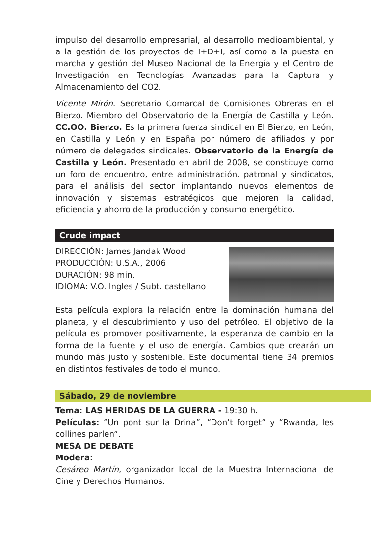impulso del desarrollo empresarial, al desarrollo medioambiental, y a la gestión de los proyectos de I+D+I, así como a la puesta en marcha y gestión del Museo Nacional de la Energía y el Centro de Investigación en Tecnologías Avanzadas para la Captura y Almacenamiento del CO2.
Vicente Mirón. Secretario Comarcal de Comisiones Obreras en el Bierzo. Miembro del Observatorio de la Energía de Castilla y León. CC.OO. Bierzo. Es la primera fuerza sindical en El Bierzo, en León, en Castilla y León y en España por número de afiliados y por número de delegados sindicales. Observatorio de la Energía de Castilla y León. Presentado en abril de 2008, se constituye como un foro de encuentro, entre administración, patronal y sindicatos, para el análisis del sector implantando nuevos elementos de innovación y sistemas estratégicos que mejoren la calidad, eficiencia y ahorro de la producción y consumo energético.
Crude impact
DIRECCIÓN: James Jandak Wood
PRODUCCIÓN: U.S.A., 2006
DURACIÓN: 98 min.
IDIOMA: V.O. Ingles / Subt. castellano
Esta película explora la relación entre la dominación humana del planeta, y el descubrimiento y uso del petróleo. El objetivo de la película es promover positivamente, la esperanza de cambio en la forma de la fuente y el uso de energía. Cambios que crearán un mundo más justo y sostenible. Este documental tiene 34 premios en distintos festivales de todo el mundo.
Sábado, 29 de noviembre
Tema: LAS HERIDAS DE LA GUERRA - 19:30 h.
Películas: “Un pont sur la Drina”, “Don’t forget” y “Rwanda, les collines parlen”.
MESA DE DEBATE
Modera:
Cesáreo Martín, organizador local de la Muestra Internacional de Cine y Derechos Humanos.